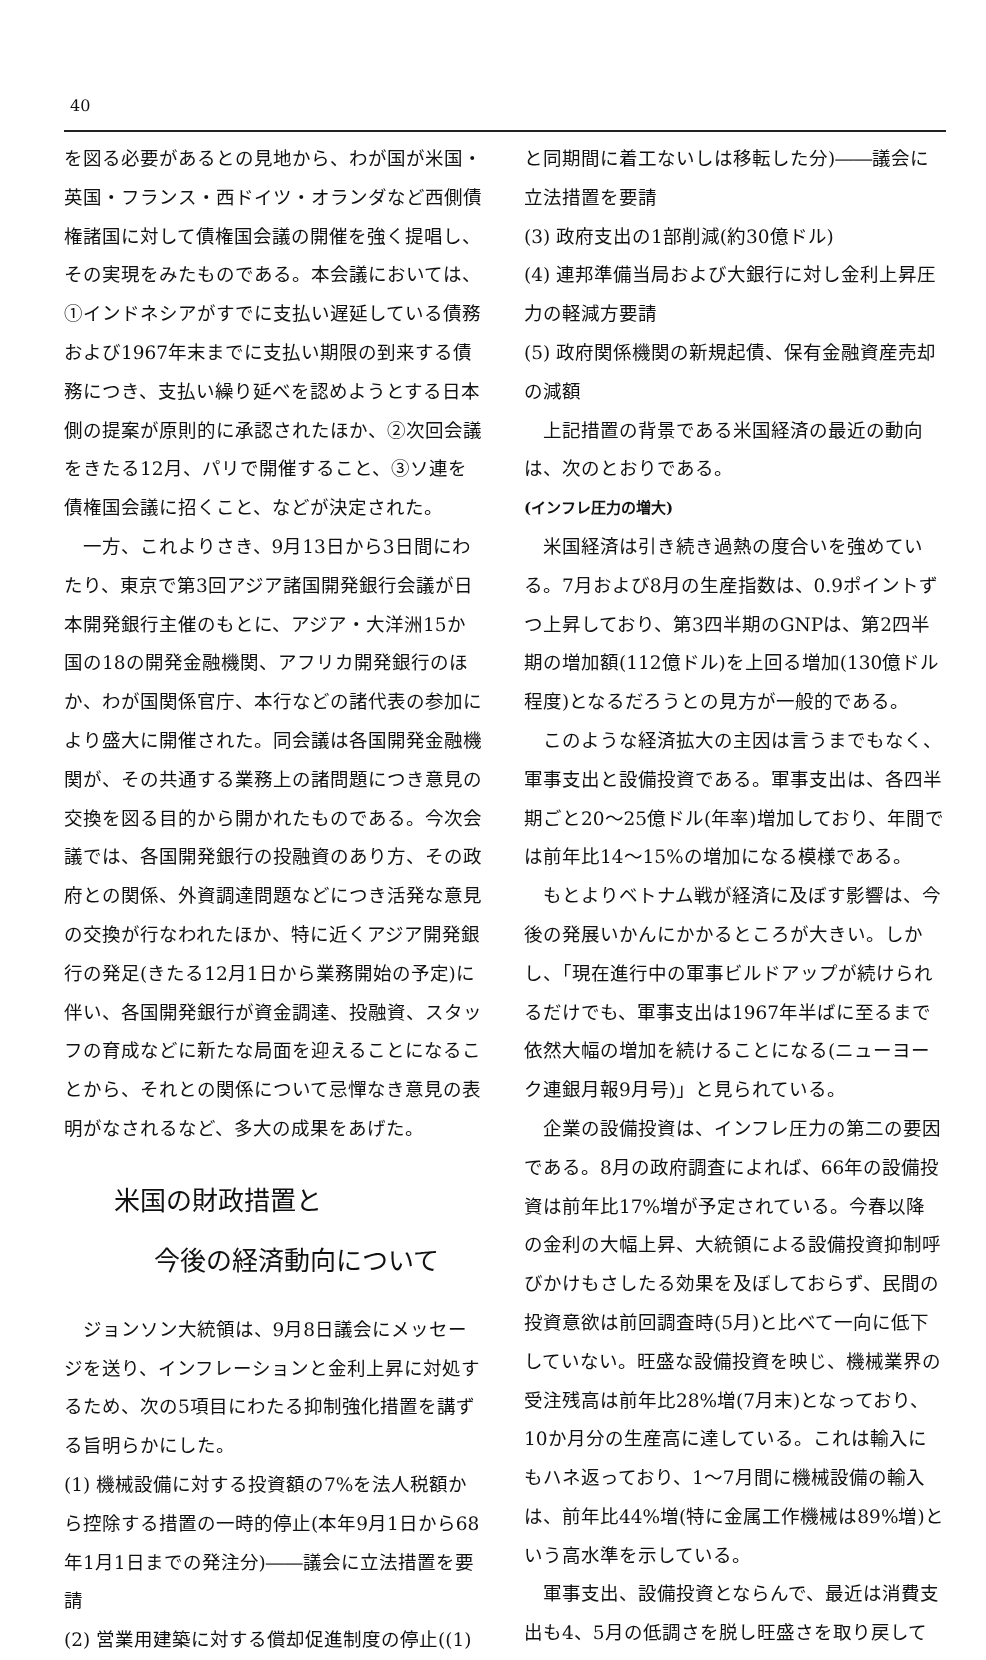40
を図る必要があるとの見地から、わが国が米国・英国・フランス・西ドイツ・オランダなど西側債権諸国に対して債権国会議の開催を強く提唱し、その実現をみたものである。本会議においては、①インドネシアがすでに支払い遅延している債務および1967年末までに支払い期限の到来する債務につき、支払い繰り延べを認めようとする日本側の提案が原則的に承認されたほか、②次回会議をきたる12月、パリで開催すること、③ソ連を債権国会議に招くこと、などが決定された。
一方、これよりさき、9月13日から3日間にわたり、東京で第3回アジア諸国開発銀行会議が日本開発銀行主催のもとに、アジア・大洋洲15か国の18の開発金融機関、アフリカ開発銀行のほか、わが国関係官庁、本行などの諸代表の参加により盛大に開催された。同会議は各国開発金融機関が、その共通する業務上の諸問題につき意見の交換を図る目的から開かれたものである。今次会議では、各国開発銀行の投融資のあり方、その政府との関係、外資調達問題などにつき活発な意見の交換が行なわれたほか、特に近くアジア開発銀行の発足(きたる12月1日から業務開始の予定)に伴い、各国開発銀行が資金調達、投融資、スタッフの育成などに新たな局面を迎えることになることから、それとの関係について忌憚なき意見の表明がなされるなど、多大の成果をあげた。
米国の財政措置と
今後の経済動向について
ジョンソン大統領は、9月8日議会にメッセージを送り、インフレーションと金利上昇に対処するため、次の5項目にわたる抑制強化措置を講ずる旨明らかにした。
(1) 機械設備に対する投資額の7%を法人税額から控除する措置の一時的停止(本年9月1日から68年1月1日までの発注分)――議会に立法措置を要請
(2) 営業用建築に対する償却促進制度の停止((1)
と同期間に着工ないしは移転した分)――議会に立法措置を要請
(3) 政府支出の1部削減(約30億ドル)
(4) 連邦準備当局および大銀行に対し金利上昇圧力の軽減方要請
(5) 政府関係機関の新規起債、保有金融資産売却の減額
上記措置の背景である米国経済の最近の動向は、次のとおりである。
(インフレ圧力の増大)
米国経済は引き続き過熱の度合いを強めている。7月および8月の生産指数は、0.9ポイントずつ上昇しており、第3四半期のGNPは、第2四半期の増加額(112億ドル)を上回る増加(130億ドル程度)となるだろうとの見方が一般的である。
このような経済拡大の主因は言うまでもなく、軍事支出と設備投資である。軍事支出は、各四半期ごと20～25億ドル(年率)増加しており、年間では前年比14～15%の増加になる模様である。
もとよりベトナム戦が経済に及ぼす影響は、今後の発展いかんにかかるところが大きい。しかし、「現在進行中の軍事ビルドアップが続けられるだけでも、軍事支出は1967年半ばに至るまで依然大幅の増加を続けることになる(ニューヨーク連銀月報9月号)」と見られている。
企業の設備投資は、インフレ圧力の第二の要因である。8月の政府調査によれば、66年の設備投資は前年比17%増が予定されている。今春以降の金利の大幅上昇、大統領による設備投資抑制呼びかけもさしたる効果を及ぼしておらず、民間の投資意欲は前回調査時(5月)と比べて一向に低下していない。旺盛な設備投資を映じ、機械業界の受注残高は前年比28%増(7月末)となっており、10か月分の生産高に達している。これは輸入にもハネ返っており、1～7月間に機械設備の輸入は、前年比44%増(特に金属工作機械は89%増)という高水準を示している。
軍事支出、設備投資とならんで、最近は消費支出も4、5月の低調さを脱し旺盛さを取り戻して